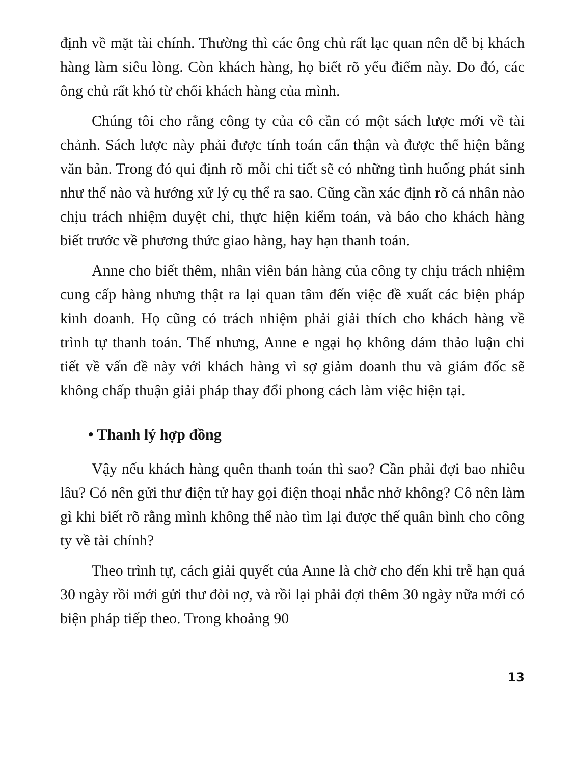định về mặt tài chính. Thường thì các ông chủ rất lạc quan nên dễ bị khách hàng làm siêu lòng. Còn khách hàng, họ biết rõ yếu điểm này. Do đó, các ông chủ rất khó từ chối khách hàng của mình.
Chúng tôi cho rằng công ty của cô cần có một sách lược mới về tài chảnh. Sách lược này phải được tính toán cẩn thận và được thể hiện bằng văn bản. Trong đó qui định rõ mỗi chi tiết sẽ có những tình huống phát sinh như thế nào và hướng xử lý cụ thể ra sao. Cũng cần xác định rõ cá nhân nào chịu trách nhiệm duyệt chi, thực hiện kiểm toán, và báo cho khách hàng biết trước về phương thức giao hàng, hay hạn thanh toán.
Anne cho biết thêm, nhân viên bán hàng của công ty chịu trách nhiệm cung cấp hàng nhưng thật ra lại quan tâm đến việc đề xuất các biện pháp kinh doanh. Họ cũng có trách nhiệm phải giải thích cho khách hàng về trình tự thanh toán. Thế nhưng, Anne e ngại họ không dám thảo luận chi tiết về vấn đề này với khách hàng vì sợ giảm doanh thu và giám đốc sẽ không chấp thuận giải pháp thay đổi phong cách làm việc hiện tại.
• Thanh lý hợp đồng
Vậy nếu khách hàng quên thanh toán thì sao? Cần phải đợi bao nhiêu lâu? Có nên gửi thư điện tử hay gọi điện thoại nhắc nhở không? Cô nên làm gì khi biết rõ rằng mình không thể nào tìm lại được thế quân bình cho công ty về tài chính?
Theo trình tự, cách giải quyết của Anne là chờ cho đến khi trễ hạn quá 30 ngày rồi mới gửi thư đòi nợ, và rồi lại phải đợi thêm 30 ngày nữa mới có biện pháp tiếp theo. Trong khoảng 90
13